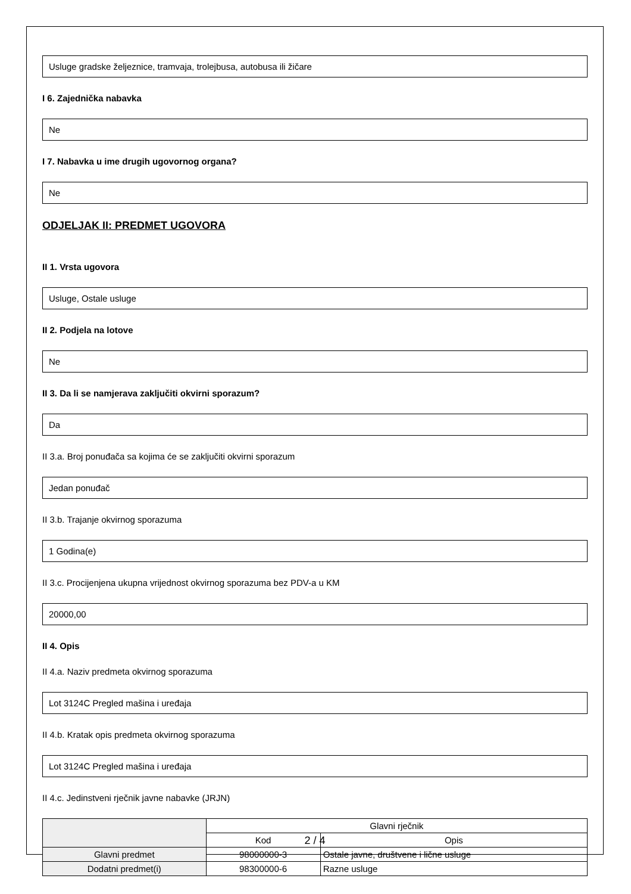Usluge gradske željeznice, tramvaja, trolejbusa, autobusa ili žičare
I 6. Zajednička nabavka
Ne
I 7. Nabavka u ime drugih ugovornog organa?
Ne
ODJELJAK II: PREDMET UGOVORA
II 1. Vrsta ugovora
Usluge, Ostale usluge
II 2. Podjela na lotove
Ne
II 3. Da li se namjerava zaključiti okvirni sporazum?
Da
II 3.a. Broj ponuđača sa kojima će se zaključiti okvirni sporazum
Jedan ponuđač
II 3.b. Trajanje okvirnog sporazuma
1 Godina(e)
II 3.c. Procijenjena ukupna vrijednost okvirnog sporazuma bez PDV-a u KM
20000,00
II 4. Opis
II 4.a. Naziv predmeta okvirnog sporazuma
Lot 3124C Pregled mašina i uređaja
II 4.b. Kratak opis predmeta okvirnog sporazuma
Lot 3124C Pregled mašina i uređaja
II 4.c. Jedinstveni rječnik javne nabavke (JRJN)
| | Glavni rječnik | |
| --- | --- | --- |
| | Kod | Opis |
| Glavni predmet | 98000000-3 | Ostale javne, društvene i lične usluge |
| Dodatni predmet(i) | 98300000-6 | Razne usluge |
2 / 4